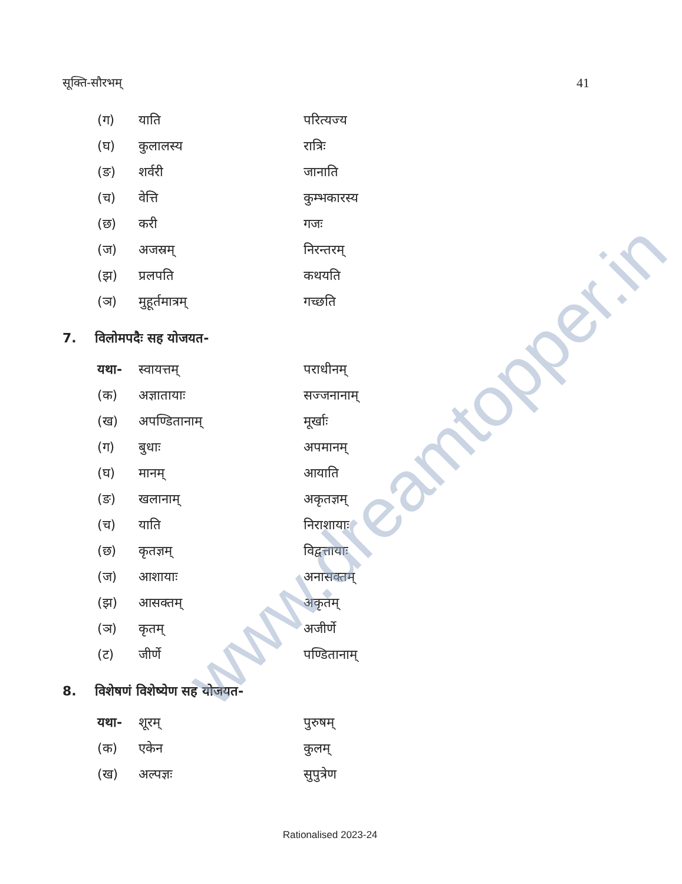सूक्ति-सौरभम् 41
| (ग) | याति | परित्यज्य |
| (घ) | कुलालस्य | रात्रिः |
| (ङ) | शर्वरी | जानाति |
| (च) | वेत्ति | कुम्भकारस्य |
| (छ) | करी | गजः |
| (ज) | अजस्रम् | निरन्तरम् |
| (झ) | प्रलपति | कथयति |
| (ञ) | मुहूर्तमात्रम् | गच्छति |
7. विलोमपदैः सह योजयत-
| यथा- | स्वायत्तम् | पराधीनम् |
| (क) | अज्ञातायाः | सज्जनानाम् |
| (ख) | अपण्डितानाम् | मूर्खाः |
| (ग) | बुधाः | अपमानम् |
| (घ) | मानम् | आयाति |
| (ङ) | खलानाम् | अकृतज्ञम् |
| (च) | याति | निराशायाः |
| (छ) | कृतज्ञम् | विद्वत्तायाः |
| (ज) | आशायाः | अनासक्तम् |
| (झ) | आसक्तम् | अकृतम् |
| (ञ) | कृतम् | अजीर्णे |
| (ट) | जीर्णे | पण्डितानाम् |
8. विशेषणं विशेष्येण सह योजयत-
| यथा- | शूरम् | पुरुषम् |
| (क) | एकेन | कुलम् |
| (ख) | अल्पज्ञः | सुपुत्रेण |
www.dreamtopper.in
Rationalised 2023-24